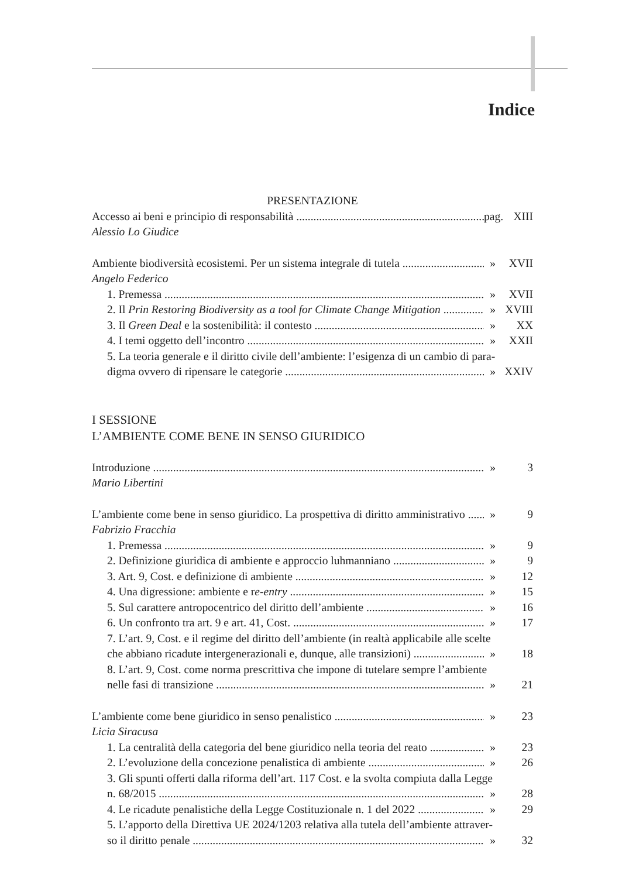Indice
PRESENTAZIONE
Accesso ai beni e principio di responsabilità pag. XIII
Alessio Lo Giudice
Ambiente biodiversità ecosistemi. Per un sistema integrale di tutela » XVII
Angelo Federico
1. Premessa » XVII
2. Il Prin Restoring Biodiversity as a tool for Climate Change Mitigation » XVIII
3. Il Green Deal e la sostenibilità: il contesto » XX
4. I temi oggetto dell’incontro » XXII
5. La teoria generale e il diritto civile dell’ambiente: l’esigenza di un cambio di para-
digma ovvero di ripensare le categorie » XXIV
I SESSIONE
L’AMBIENTE COME BENE IN SENSO GIURIDICO
Introduzione » 3
Mario Libertini
L’ambiente come bene in senso giuridico. La prospettiva di diritto amministrativo » 9
Fabrizio Fracchia
1. Premessa » 9
2. Definizione giuridica di ambiente e approccio luhmanniano » 9
3. Art. 9, Cost. e definizione di ambiente » 12
4. Una digressione: ambiente e re-entry » 15
5. Sul carattere antropocentrico del diritto dell’ambiente » 16
6. Un confronto tra art. 9 e art. 41, Cost. » 17
7. L’art. 9, Cost. e il regime del diritto dell’ambiente (in realtà applicabile alle scelte
che abbiano ricadute intergenerazionali e, dunque, alle transizioni) » 18
8. L’art. 9, Cost. come norma prescrittiva che impone di tutelare sempre l’ambiente
nelle fasi di transizione » 21
L’ambiente come bene giuridico in senso penalistico » 23
Licia Siracusa
1. La centralità della categoria del bene giuridico nella teoria del reato » 23
2. L’evoluzione della concezione penalistica di ambiente » 26
3. Gli spunti offerti dalla riforma dell’art. 117 Cost. e la svolta compiuta dalla Legge
n. 68/2015 » 28
4. Le ricadute penalistiche della Legge Costituzionale n. 1 del 2022 » 29
5. L’apporto della Direttiva UE 2024/1203 relativa alla tutela dell’ambiente attraver-
so il diritto penale » 32